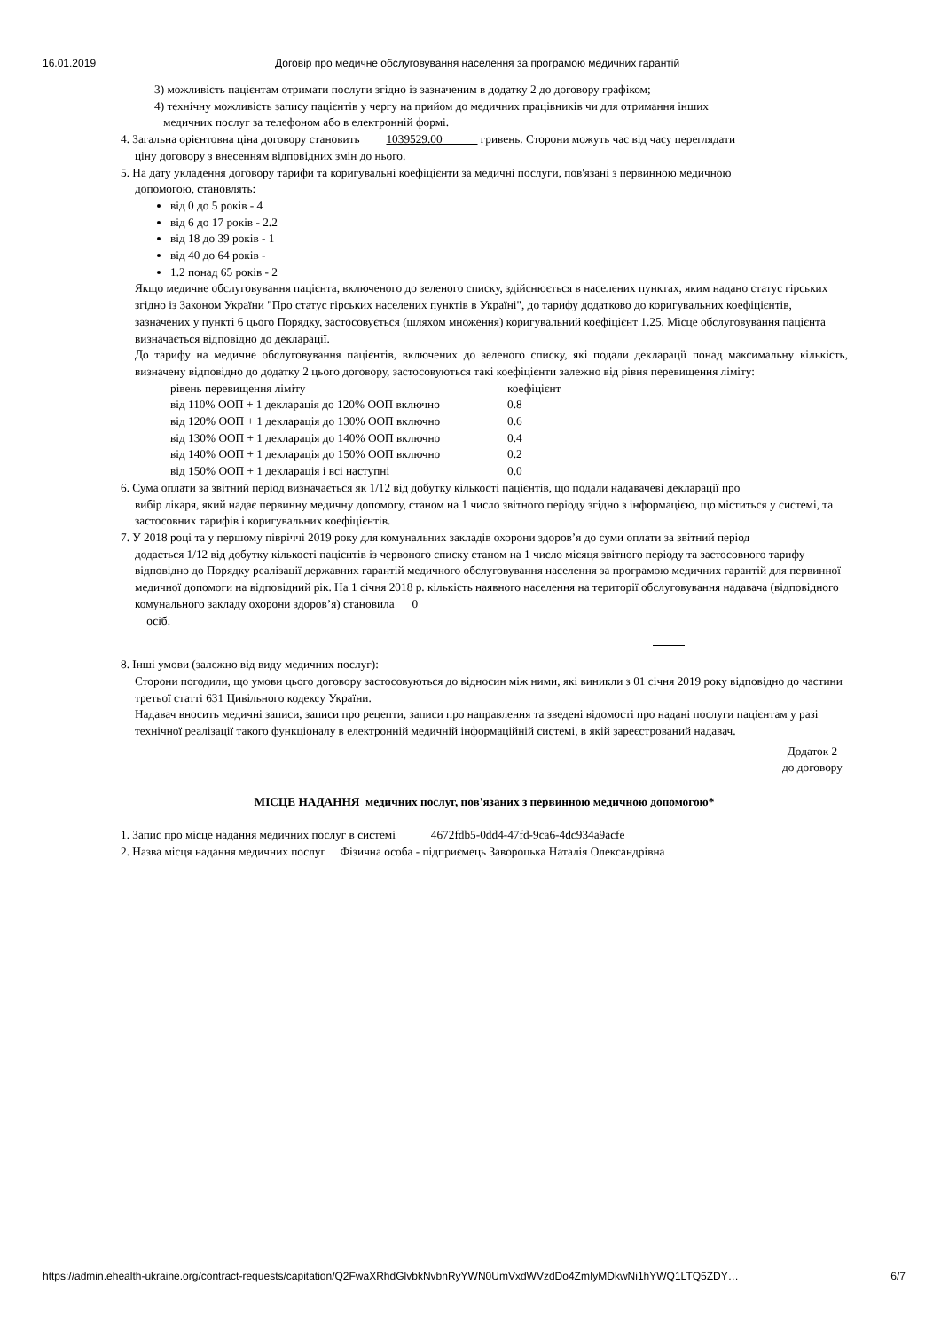16.01.2019 Договір про медичне обслуговування населення за програмою медичних гарантій
3) можливість пацієнтам отримати послуги згідно із зазначеним в додатку 2 до договору графіком;
4) технічну можливість запису пацієнтів у чергу на прийом до медичних працівників чи для отримання інших
медичних послуг за телефоном або в електронній формі.
4. Загальна орієнтовна ціна договору становить 1039529.00 гривень. Сторони можуть час від часу переглядати
ціну договору з внесенням відповідних змін до нього.
5. На дату укладення договору тарифи та коригувальні коефіцієнти за медичні послуги, пов'язані з первинною медичною
допомогою, становлять:
від 0 до 5 років - 4
від 6 до 17 років - 2.2
від 18 до 39 років - 1
від 40 до 64 років -
1.2 понад 65 років - 2
Якщо медичне обслуговування пацієнта, включеного до зеленого списку, здійснюється в населених пунктах, яким надано статус гірських згідно із Законом України "Про статус гірських населених пунктів в Україні", до тарифу додатково до коригувальних коефіцієнтів, зазначених у пункті 6 цього Порядку, застосовується (шляхом множення) коригувальний коефіцієнт 1.25. Місце обслуговування пацієнта визначається відповідно до декларації.
До тарифу на медичне обслуговування пацієнтів, включених до зеленого списку, які подали декларації понад максимальну кількість, визначену відповідно до додатку 2 цього договору, застосовуються такі коефіцієнти залежно від рівня перевищення ліміту:
| рівень перевищення ліміту | коефіцієнт |
| від 110% ООП + 1 декларація до 120% ООП включно | 0.8 |
| від 120% ООП + 1 декларація до 130% ООП включно | 0.6 |
| від 130% ООП + 1 декларація до 140% ООП включно | 0.4 |
| від 140% ООП + 1 декларація до 150% ООП включно | 0.2 |
| від 150% ООП + 1 декларація і всі наступні | 0.0 |
6. Сума оплати за звітний період визначається як 1/12 від добутку кількості пацієнтів, що подали надавачеві декларації про
вибір лікаря, який надає первинну медичну допомогу, станом на 1 число звітного періоду згідно з інформацією, що міститься у системі, та застосовних тарифів і коригувальних коефіцієнтів.
7. У 2018 році та у першому півріччі 2019 року для комунальних закладів охорони здоров’я до суми оплати за звітний період
додається 1/12 від добутку кількості пацієнтів із червоного списку станом на 1 число місяця звітного періоду та застосовного тарифу відповідно до Порядку реалізації державних гарантій медичного обслуговування населення за програмою медичних гарантій для первинної медичної допомоги на відповідний рік. На 1 січня 2018 р. кількість наявного населення на території обслуговування надавача (відповідного комунального закладу охорони здоров’я) становила 0
осіб.
8. Інші умови (залежно від виду медичних послуг):
Сторони погодили, що умови цього договору застосовуються до відносин між ними, які виникли з 01 січня 2019 року відповідно до частини третьої статті 631 Цивільного кодексу України.
Надавач вносить медичні записи, записи про рецепти, записи про направлення та зведені відомості про надані послуги пацієнтам у разі технічної реалізації такого функціоналу в електронній медичній інформаційній системі, в якій зареєстрований надавач.
Додаток 2 до договору
МІСЦЕ НАДАННЯ медичних послуг, пов'язаних з первинною медичною допомогою*
1. Запис про місце надання медичних послуг в системі 4672fdb5-0dd4-47fd-9ca6-4dc934a9acfe
2. Назва місця надання медичних послуг Фізична особа - підприємець Завороцька Наталія Олександрівна
https://admin.ehealth-ukraine.org/contract-requests/capitation/Q2FwaXRhdGlvbkNvbnRyYWN0UmVxdWVzdDo4ZmIyMDkwNi1hYWQ1LTQ5ZDY… 6/7